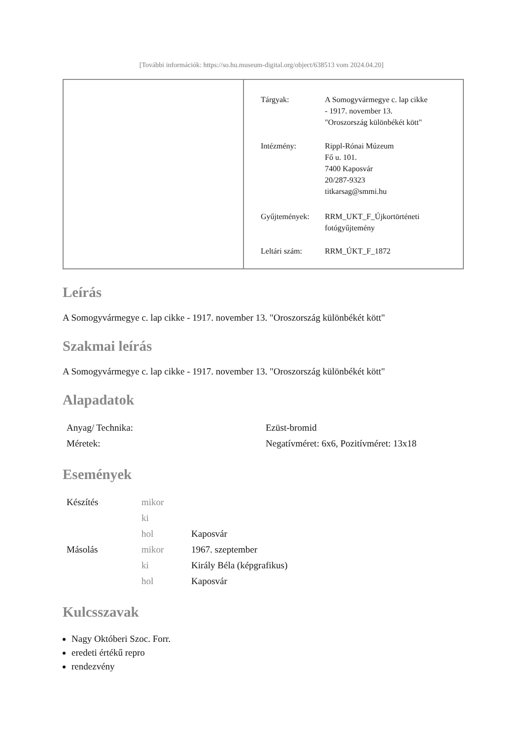[További információk: https://so.hu.museum-digital.org/object/638513 vom 2024.04.20]
| Tárgyak: | A Somogyvármegye c. lap cikke - 1917. november 13. "Oroszország különbékét kött" |
| Intézmény: | Rippl-Rónai Múzeum Fő u. 101. 7400 Kaposvár 20/287-9323 titkarsag@smmi.hu |
| Gyűjtemények: | RRM_UKT_F_Újkortörténeti fotógyűjtemény |
| Leltári szám: | RRM_ÚKT_F_1872 |
Leírás
A Somogyvármegye c. lap cikke - 1917. november 13. "Oroszország különbékét kött"
Szakmai leírás
A Somogyvármegye c. lap cikke - 1917. november 13. "Oroszország különbékét kött"
Alapadatok
| Anyag/ Technika: | Ezüst-bromid |
| Méretek: | Negatívméret: 6x6, Pozitívméret: 13x18 |
Események
| Készítés | mikor | |
| | ki | |
| | hol | Kaposvár |
| Másolás | mikor | 1967. szeptember |
| | ki | Király Béla (képgrafikus) |
| | hol | Kaposvár |
Kulcsszavak
Nagy Októberi Szoc. Forr.
eredeti értékű repro
rendezvény